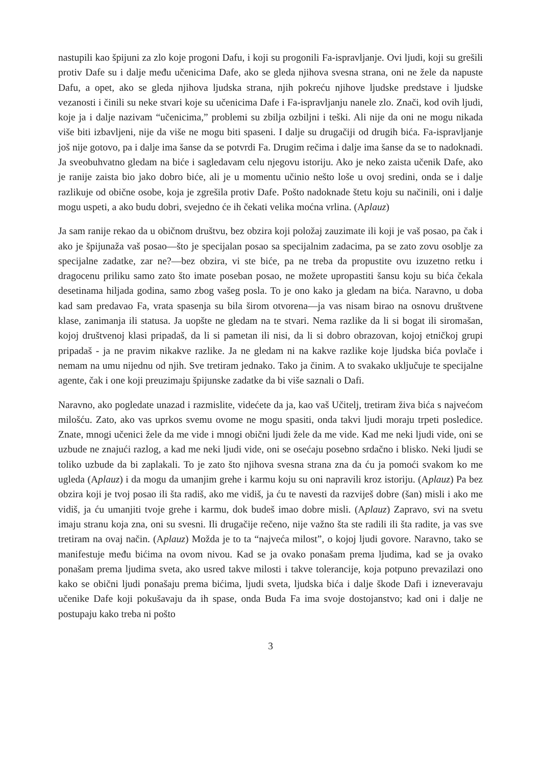nastupili kao špijuni za zlo koje progoni Dafu, i koji su progonili Fa-ispravljanje. Ovi ljudi, koji su grešili protiv Dafe su i dalje među učenicima Dafe, ako se gleda njihova svesna strana, oni ne žele da napuste Dafu, a opet, ako se gleda njihova ljudska strana, njih pokreću njihove ljudske predstave i ljudske vezanosti i činili su neke stvari koje su učenicima Dafe i Fa-ispravljanju nanele zlo. Znači, kod ovih ljudi, koje ja i dalje nazivam “učenicima,” problemi su zbilja ozbiljni i teški. Ali nije da oni ne mogu nikada više biti izbavljeni, nije da više ne mogu biti spaseni. I dalje su drugačiji od drugih bića. Fa-ispravljanje još nije gotovo, pa i dalje ima šanse da se potvrdi Fa. Drugim rečima i dalje ima šanse da se to nadoknadi. Ja sveobuhvatno gledam na biće i sagledavam celu njegovu istoriju. Ako je neko zaista učenik Dafe, ako je ranije zaista bio jako dobro biće, ali je u momentu učinio nešto loše u ovoj sredini, onda se i dalje razlikuje od obične osobe, koja je zgrešila protiv Dafe. Pošto nadoknade štetu koju su načinili, oni i dalje mogu uspeti, a ako budu dobri, svejedno će ih čekati velika moćna vrlina. (Aplauz)
Ja sam ranije rekao da u običnom društvu, bez obzira koji položaj zauzimate ili koji je vaš posao, pa čak i ako je špijunaža vaš posao—što je specijalan posao sa specijalnim zadacima, pa se zato zovu osoblje za specijalne zadatke, zar ne?—bez obzira, vi ste biće, pa ne treba da propustite ovu izuzetno retku i dragocenu priliku samo zato što imate poseban posao, ne možete upropastiti šansu koju su bića čekala desetinama hiljada godina, samo zbog vašeg posla. To je ono kako ja gledam na bića. Naravno, u doba kad sam predavao Fa, vrata spasenja su bila širom otvorena—ja vas nisam birao na osnovu društvene klase, zanimanja ili statusa. Ja uopšte ne gledam na te stvari. Nema razlike da li si bogat ili siromašan, kojoj društvenoj klasi pripadaš, da li si pametan ili nisi, da li si dobro obrazovan, kojoj etničkoj grupi pripadaš - ja ne pravim nikakve razlike. Ja ne gledam ni na kakve razlike koje ljudska bića povlače i nemam na umu nijednu od njih. Sve tretiram jednako. Tako ja činim. A to svakako uključuje te specijalne agente, čak i one koji preuzimaju špijunske zadatke da bi više saznali o Dafi.
Naravno, ako pogledate unazad i razmislite, videćete da ja, kao vaš Učitelj, tretiram živa bića s najvećom milošću. Zato, ako vas uprkos svemu ovome ne mogu spasiti, onda takvi ljudi moraju trpeti posledice. Znate, mnogi učenici žele da me vide i mnogi obični ljudi žele da me vide. Kad me neki ljudi vide, oni se uzbude ne znajući razlog, a kad me neki ljudi vide, oni se osećaju posebno srdačno i blisko. Neki ljudi se toliko uzbude da bi zaplakali. To je zato što njihova svesna strana zna da ću ja pomoći svakom ko me ugleda (Aplauz) i da mogu da umanjim grehe i karmu koju su oni napravili kroz istoriju. (Aplauz) Pa bez obzira koji je tvoj posao ili šta radiš, ako me vidiš, ja ću te navesti da razviješ dobre (šan) misli i ako me vidiš, ja ću umanjiti tvoje grehe i karmu, dok budeš imao dobre misli. (Aplauz) Zapravo, svi na svetu imaju stranu koja zna, oni su svesni. Ili drugačije rečeno, nije važno šta ste radili ili šta radite, ja vas sve tretiram na ovaj način. (Aplauz) Možda je to ta “najveća milost”, o kojoj ljudi govore. Naravno, tako se manifestuje među bićima na ovom nivou. Kad se ja ovako ponašam prema ljudima, kad se ja ovako ponašam prema ljudima sveta, ako usred takve milosti i takve tolerancije, koja potpuno prevazilazi ono kako se obični ljudi ponašaju prema bićima, ljudi sveta, ljudska bića i dalje škode Dafi i izneveravaju učenike Dafe koji pokušavaju da ih spase, onda Buda Fa ima svoje dostojanstvo; kad oni i dalje ne postupaju kako treba ni pošto
3